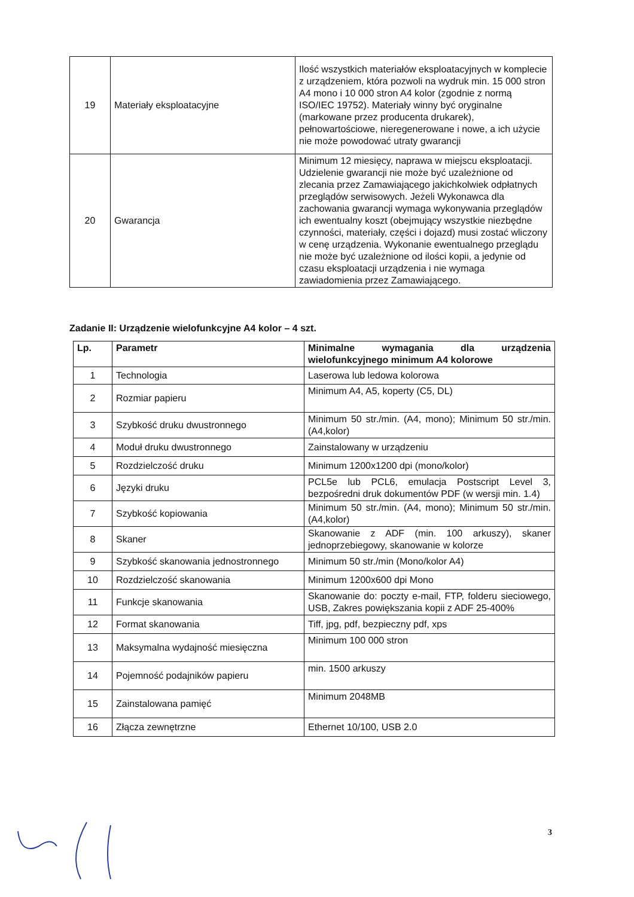| 19 | Materiały eksploatacyjne | Ilość wszystkich materiałów eksploatacyjnych w komplecie z urządzeniem, która pozwoli na wydruk min. 15 000 stron A4 mono i 10 000 stron A4 kolor (zgodnie z normą ISO/IEC 19752). Materiały winny być oryginalne (markowane przez producenta drukarek), pełnowartościowe, nieregenerowane i nowe, a ich użycie nie może powodować utraty gwarancji |
| 20 | Gwarancja | Minimum 12 miesięcy, naprawa w miejscu eksploatacji. Udzielenie gwarancji nie może być uzależnione od zlecania przez Zamawiającego jakichkolwiek odpłatnych przeglądów serwisowych. Jeżeli Wykonawca dla zachowania gwarancji wymaga wykonywania przeglądów ich ewentualny koszt (obejmujący wszystkie niezbędne czynności, materiały, części i dojazd) musi zostać wliczony w cenę urządzenia. Wykonanie ewentualnego przeglądu nie może być uzależnione od ilości kopii, a jedynie od czasu eksploatacji urządzenia i nie wymaga zawiadomienia przez Zamawiającego. |
Zadanie II: Urządzenie wielofunkcyjne A4 kolor – 4 szt.
| Lp. | Parametr | Minimalne wymagania dla urządzenia wielofunkcyjnego minimum A4 kolorowe |
| --- | --- | --- |
| 1 | Technologia | Laserowa lub ledowa kolorowa |
| 2 | Rozmiar papieru | Minimum A4, A5, koperty (C5, DL) |
| 3 | Szybkość druku dwustronnego | Minimum 50 str./min. (A4, mono); Minimum 50 str./min. (A4,kolor) |
| 4 | Moduł druku dwustronnego | Zainstalowany w urządzeniu |
| 5 | Rozdzielczość druku | Minimum 1200x1200 dpi (mono/kolor) |
| 6 | Języki druku | PCL5e lub PCL6, emulacja Postscript Level 3, bezpośredni druk dokumentów PDF (w wersji min. 1.4) |
| 7 | Szybkość kopiowania | Minimum 50 str./min. (A4, mono); Minimum 50 str./min. (A4,kolor) |
| 8 | Skaner | Skanowanie z ADF (min. 100 arkuszy), skaner jednoprzebiegowy, skanowanie w kolorze |
| 9 | Szybkość skanowania jednostronnego | Minimum 50 str./min (Mono/kolor A4) |
| 10 | Rozdzielczość skanowania | Minimum 1200x600 dpi Mono |
| 11 | Funkcje skanowania | Skanowanie do: poczty e-mail, FTP, folderu sieciowego, USB, Zakres powiększania kopii z ADF 25-400% |
| 12 | Format skanowania | Tiff, jpg, pdf, bezpieczny pdf, xps |
| 13 | Maksymalna wydajność miesięczna | Minimum 100 000 stron |
| 14 | Pojemność podajników papieru | min. 1500 arkuszy |
| 15 | Zainstalowana pamięć | Minimum 2048MB |
| 16 | Złącza zewnętrzne | Ethernet 10/100, USB 2.0 |
3